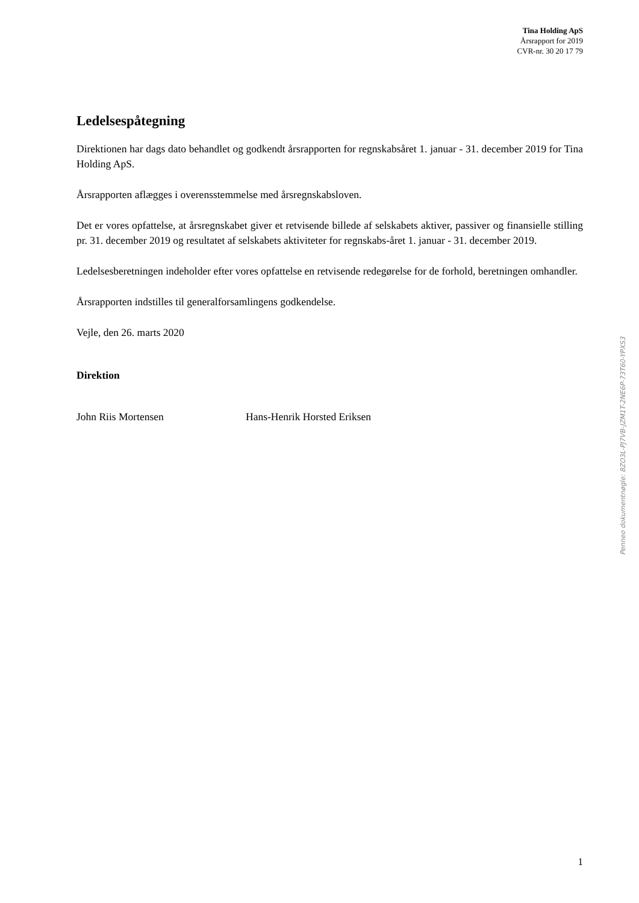Tina Holding ApS
Årsrapport for 2019
CVR-nr. 30 20 17 79
Ledelsespåtegning
Direktionen har dags dato behandlet og godkendt årsrapporten for regnskabsåret 1. januar - 31. december 2019 for Tina Holding ApS.
Årsrapporten aflægges i overensstemmelse med årsregnskabsloven.
Det er vores opfattelse, at årsregnskabet giver et retvisende billede af selskabets aktiver, passiver og finansielle stilling pr. 31. december 2019 og resultatet af selskabets aktiviteter for regnskabs-året 1. januar - 31. december 2019.
Ledelsesberetningen indeholder efter vores opfattelse en retvisende redegørelse for de forhold, beretningen omhandler.
Årsrapporten indstilles til generalforsamlingens godkendelse.
Vejle, den 26. marts 2020
Direktion
John Riis Mortensen Hans-Henrik Horsted Eriksen
Penneo dokumentnøgle: 8ZO3L-PJ7VB-JZM1T-2NE6P-73T60-YPXS3
1